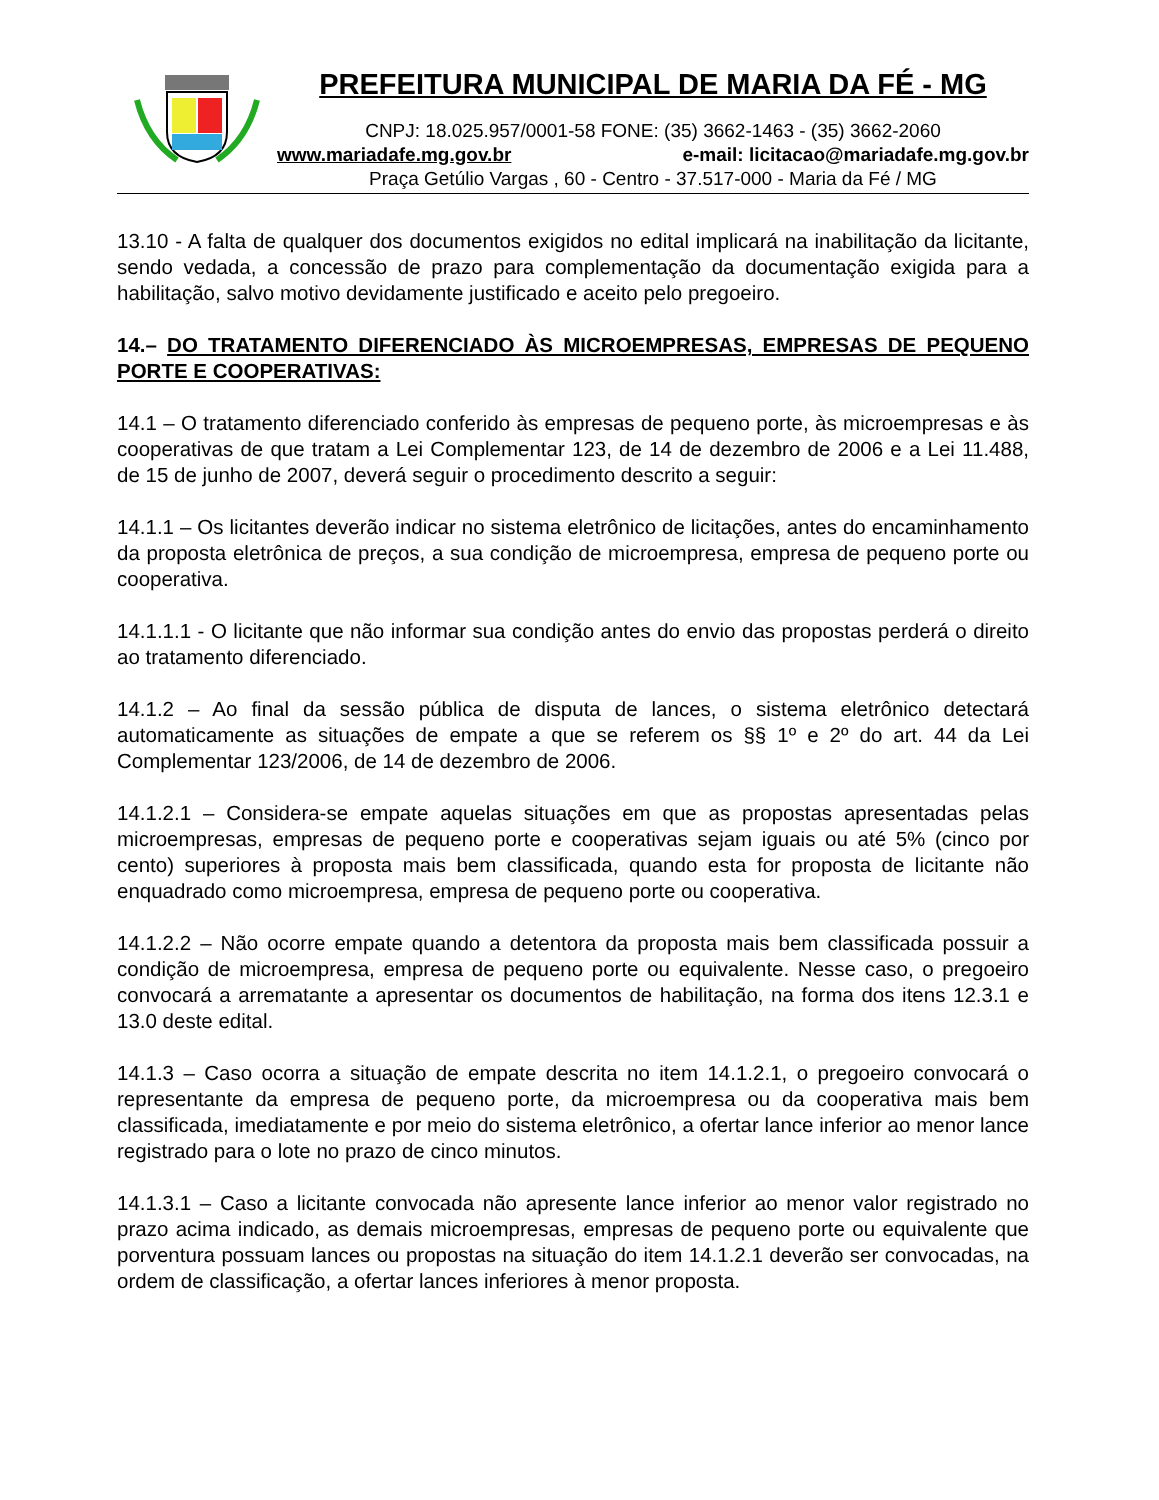PREFEITURA MUNICIPAL DE MARIA DA FÉ - MG
CNPJ: 18.025.957/0001-58 FONE: (35) 3662-1463 - (35) 3662-2060
www.mariadafe.mg.gov.br e-mail: licitacao@mariadafe.mg.gov.br
Praça Getúlio Vargas , 60 - Centro - 37.517-000 - Maria da Fé / MG
13.10 - A falta de qualquer dos documentos exigidos no edital implicará na inabilitação da licitante, sendo vedada, a concessão de prazo para complementação da documentação exigida para a habilitação, salvo motivo devidamente justificado e aceito pelo pregoeiro.
14.– DO TRATAMENTO DIFERENCIADO ÀS MICROEMPRESAS, EMPRESAS DE PEQUENO PORTE E COOPERATIVAS:
14.1 – O tratamento diferenciado conferido às empresas de pequeno porte, às microempresas e às cooperativas de que tratam a Lei Complementar 123, de 14 de dezembro de 2006 e a Lei 11.488, de 15 de junho de 2007, deverá seguir o procedimento descrito a seguir:
14.1.1 – Os licitantes deverão indicar no sistema eletrônico de licitações, antes do encaminhamento da proposta eletrônica de preços, a sua condição de microempresa, empresa de pequeno porte ou cooperativa.
14.1.1.1 - O licitante que não informar sua condição antes do envio das propostas perderá o direito ao tratamento diferenciado.
14.1.2 – Ao final da sessão pública de disputa de lances, o sistema eletrônico detectará automaticamente as situações de empate a que se referem os §§ 1º e 2º do art. 44 da Lei Complementar 123/2006, de 14 de dezembro de 2006.
14.1.2.1 – Considera-se empate aquelas situações em que as propostas apresentadas pelas microempresas, empresas de pequeno porte e cooperativas sejam iguais ou até 5% (cinco por cento) superiores à proposta mais bem classificada, quando esta for proposta de licitante não enquadrado como microempresa, empresa de pequeno porte ou cooperativa.
14.1.2.2 – Não ocorre empate quando a detentora da proposta mais bem classificada possuir a condição de microempresa, empresa de pequeno porte ou equivalente. Nesse caso, o pregoeiro convocará a arrematante a apresentar os documentos de habilitação, na forma dos itens 12.3.1 e 13.0 deste edital.
14.1.3 – Caso ocorra a situação de empate descrita no item 14.1.2.1, o pregoeiro convocará o representante da empresa de pequeno porte, da microempresa ou da cooperativa mais bem classificada, imediatamente e por meio do sistema eletrônico, a ofertar lance inferior ao menor lance registrado para o lote no prazo de cinco minutos.
14.1.3.1 – Caso a licitante convocada não apresente lance inferior ao menor valor registrado no prazo acima indicado, as demais microempresas, empresas de pequeno porte ou equivalente que porventura possuam lances ou propostas na situação do item 14.1.2.1 deverão ser convocadas, na ordem de classificação, a ofertar lances inferiores à menor proposta.